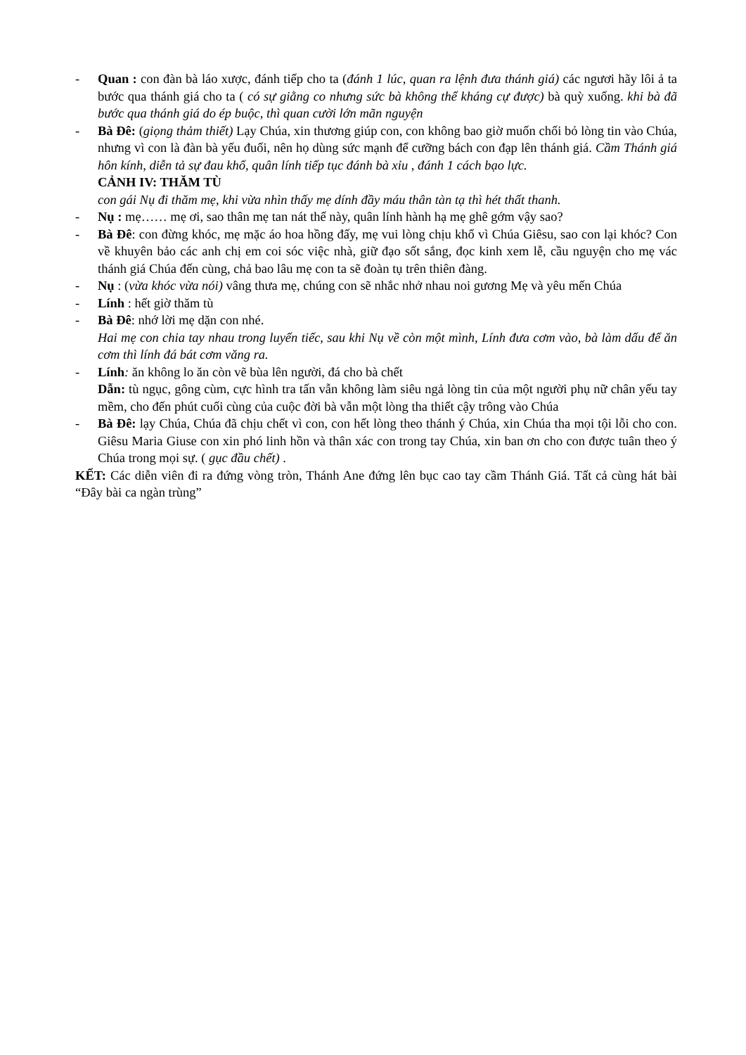- Quan : con đàn bà láo xược, đánh tiếp cho ta (đánh 1 lúc, quan ra lệnh đưa thánh giá) các ngươi hãy lôi ả ta bước qua thánh giá cho ta ( có sự giằng co nhưng sức bà không thể kháng cự được) bà quỳ xuống. khi bà đã bước qua thánh giá do ép buộc, thì quan cười lớn mãn nguyện
- Bà Đê: (giọng thảm thiết) Lạy Chúa, xin thương giúp con, con không bao giờ muốn chối bỏ lòng tin vào Chúa, nhưng vì con là đàn bà yếu đuối, nên họ dùng sức mạnh để cưỡng bách con đạp lên thánh giá. Cầm Thánh giá hôn kính, diễn tả sự đau khổ, quân lính tiếp tục đánh bà xỉu , đánh 1 cách bạo lực.
CẢNH IV: THĂM TÙ
con gái Nụ đi thăm mẹ, khi vừa nhìn thấy mẹ dính đầy máu thân tàn tạ thì hét thất thanh.
- Nụ : mẹ…… mẹ ơi, sao thân mẹ tan nát thế này, quân lính hành hạ mẹ ghê gớm vậy sao?
- Bà Đê: con đừng khóc, mẹ mặc áo hoa hồng đấy, mẹ vui lòng chịu khổ vì Chúa Giêsu, sao con lại khóc? Con về khuyên bảo các anh chị em coi sóc việc nhà, giữ đạo sốt sắng, đọc kinh xem lễ, cầu nguyện cho mẹ vác thánh giá Chúa đến cùng, chả bao lâu mẹ con ta sẽ đoàn tụ trên thiên đàng.
- Nụ : (vừa khóc vừa nói) vâng thưa mẹ, chúng con sẽ nhắc nhở nhau noi gương Mẹ và yêu mến Chúa
- Lính : hết giờ thăm tù
- Bà Đê: nhớ lời mẹ dặn con nhé.
Hai mẹ con chia tay nhau trong luyến tiếc, sau khi Nụ về còn một mình, Lính đưa cơm vào, bà làm dấu để ăn cơm thì lính đá bát cơm văng ra.
- Lính: ăn không lo ăn còn vẽ bùa lên người, đá cho bà chết
Dẫn: tù ngục, gông cùm, cực hình tra tấn vẫn không làm siêu ngả lòng tin của một người phụ nữ chân yếu tay mềm, cho đến phút cuối cùng của cuộc đời bà vẫn một lòng tha thiết cậy trông vào Chúa
- Bà Đê: lạy Chúa, Chúa đã chịu chết vì con, con hết lòng theo thánh ý Chúa, xin Chúa tha mọi tội lỗi cho con. Giêsu Maria Giuse con xin phó linh hồn và thân xác con trong tay Chúa, xin ban ơn cho con được tuân theo ý Chúa trong mọi sự. ( gục đầu chết) .
KẾT: Các diễn viên đi ra đứng vòng tròn, Thánh Ane đứng lên bục cao tay cầm Thánh Giá. Tất cả cùng hát bài “Đây bài ca ngàn trùng”